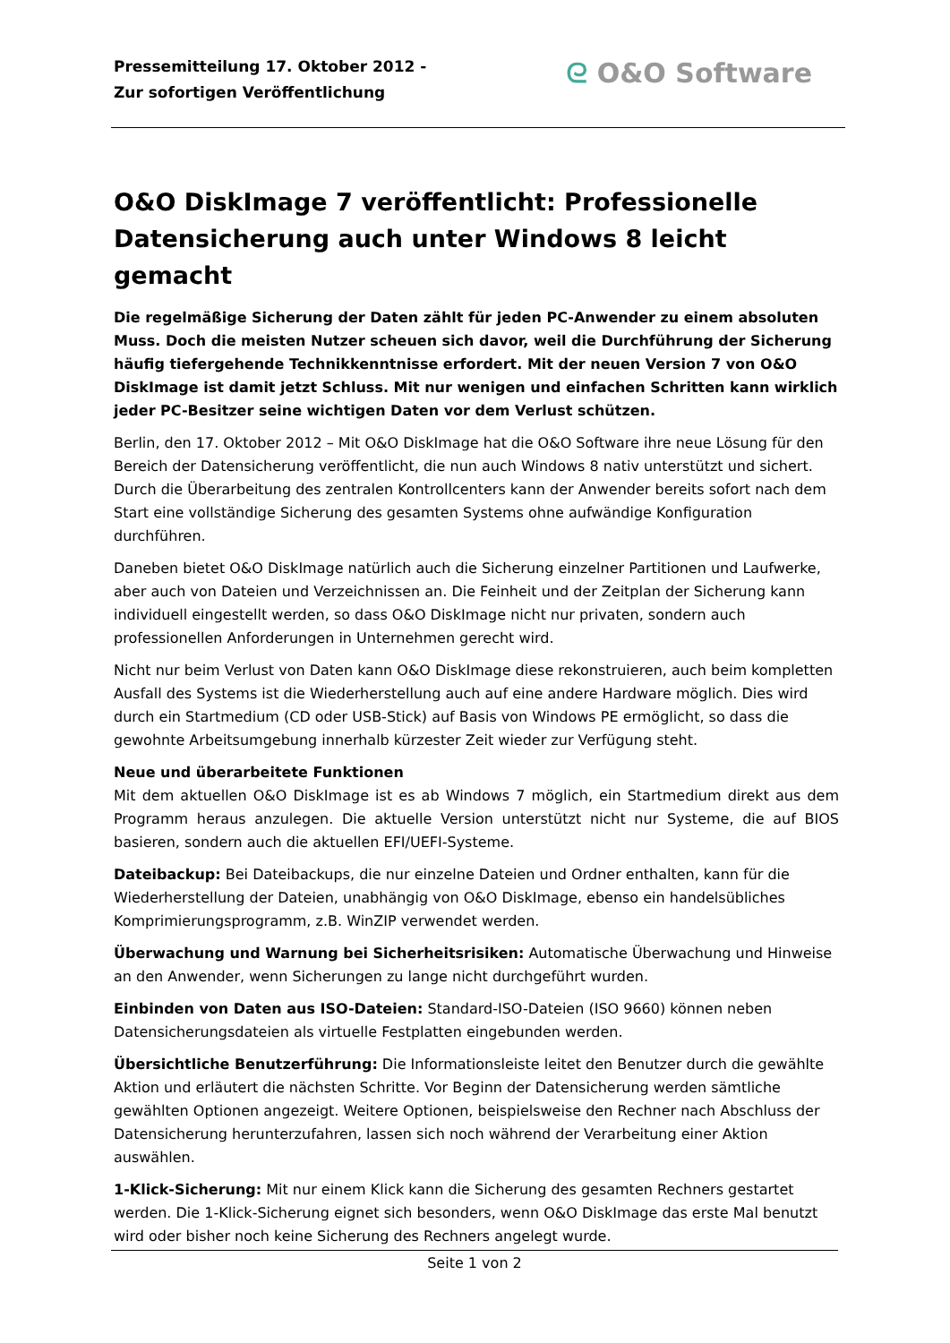Pressemitteilung 17. Oktober 2012 -
Zur sofortigen Veröffentlichung
ᘓ O&O Software
O&O DiskImage 7 veröffentlicht: Professionelle Datensicherung auch unter Windows 8 leicht gemacht
Die regelmäßige Sicherung der Daten zählt für jeden PC-Anwender zu einem absoluten Muss. Doch die meisten Nutzer scheuen sich davor, weil die Durchführung der Sicherung häufig tiefergehende Technikkenntnisse erfordert. Mit der neuen Version 7 von O&O DiskImage ist damit jetzt Schluss. Mit nur wenigen und einfachen Schritten kann wirklich jeder PC-Besitzer seine wichtigen Daten vor dem Verlust schützen.
Berlin, den 17. Oktober 2012 – Mit O&O DiskImage hat die O&O Software ihre neue Lösung für den Bereich der Datensicherung veröffentlicht, die nun auch Windows 8 nativ unterstützt und sichert. Durch die Überarbeitung des zentralen Kontrollcenters kann der Anwender bereits sofort nach dem Start eine vollständige Sicherung des gesamten Systems ohne aufwändige Konfiguration durchführen.
Daneben bietet O&O DiskImage natürlich auch die Sicherung einzelner Partitionen und Laufwerke, aber auch von Dateien und Verzeichnissen an. Die Feinheit und der Zeitplan der Sicherung kann individuell eingestellt werden, so dass O&O DiskImage nicht nur privaten, sondern auch professionellen Anforderungen in Unternehmen gerecht wird.
Nicht nur beim Verlust von Daten kann O&O DiskImage diese rekonstruieren, auch beim kompletten Ausfall des Systems ist die Wiederherstellung auch auf eine andere Hardware möglich. Dies wird durch ein Startmedium (CD oder USB-Stick) auf Basis von Windows PE ermöglicht, so dass die gewohnte Arbeitsumgebung innerhalb kürzester Zeit wieder zur Verfügung steht.
Neue und überarbeitete Funktionen
Mit dem aktuellen O&O DiskImage ist es ab Windows 7 möglich, ein Startmedium direkt aus dem Programm heraus anzulegen. Die aktuelle Version unterstützt nicht nur Systeme, die auf BIOS basieren, sondern auch die aktuellen EFI/UEFI-Systeme.
Dateibackup: Bei Dateibackups, die nur einzelne Dateien und Ordner enthalten, kann für die Wiederherstellung der Dateien, unabhängig von O&O DiskImage, ebenso ein handelsübliches Komprimierungsprogramm, z.B. WinZIP verwendet werden.
Überwachung und Warnung bei Sicherheitsrisiken: Automatische Überwachung und Hinweise an den Anwender, wenn Sicherungen zu lange nicht durchgeführt wurden.
Einbinden von Daten aus ISO-Dateien: Standard-ISO-Dateien (ISO 9660) können neben Datensicherungsdateien als virtuelle Festplatten eingebunden werden.
Übersichtliche Benutzerführung: Die Informationsleiste leitet den Benutzer durch die gewählte Aktion und erläutert die nächsten Schritte. Vor Beginn der Datensicherung werden sämtliche gewählten Optionen angezeigt. Weitere Optionen, beispielsweise den Rechner nach Abschluss der Datensicherung herunterzufahren, lassen sich noch während der Verarbeitung einer Aktion auswählen.
1-Klick-Sicherung: Mit nur einem Klick kann die Sicherung des gesamten Rechners gestartet werden. Die 1-Klick-Sicherung eignet sich besonders, wenn O&O DiskImage das erste Mal benutzt wird oder bisher noch keine Sicherung des Rechners angelegt wurde.
Seite 1 von 2